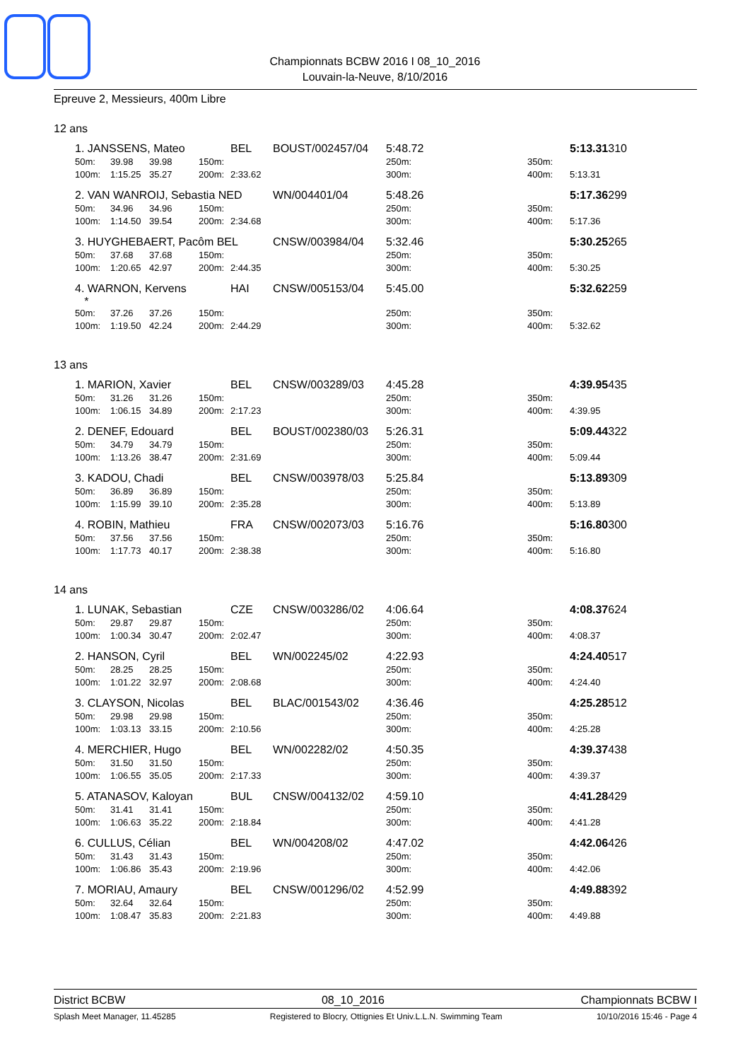Championnats BCBW 2016 I 08_10_2016
Louvain-la-Neuve, 8/10/2016
Epreuve 2, Messieurs, 400m Libre
12 ans
| 1. JANSSENS, Mateo | | | | BEL | BOUST/002457/04 | 5:48.72 | | 5:13.31 | 310 |
| 50m: | 39.98 | 39.98 | 150m: | | | 250m: | 350m: | | |
| 100m: | 1:15.25 | 35.27 | 200m: | 2:33.62 | | 300m: | 400m: | 5:13.31 | |
| 2. VAN WANROIJ, Sebastia NED | | | | | WN/004401/04 | 5:48.26 | | 5:17.36 | 299 |
| 50m: | 34.96 | 34.96 | 150m: | | | 250m: | 350m: | | |
| 100m: | 1:14.50 | 39.54 | 200m: | 2:34.68 | | 300m: | 400m: | 5:17.36 | |
| 3. HUYGHEBAERT, Pacôm BEL | | | | | CNSW/003984/04 | 5:32.46 | | 5:30.25 | 265 |
| 50m: | 37.68 | 37.68 | 150m: | | | 250m: | 350m: | | |
| 100m: | 1:20.65 | 42.97 | 200m: | 2:44.35 | | 300m: | 400m: | 5:30.25 | |
| 4. WARNON, Kervens * | | | | HAI | CNSW/005153/04 | 5:45.00 | | 5:32.62 | 259 |
| 50m: | 37.26 | 37.26 | 150m: | | | 250m: | 350m: | | |
| 100m: | 1:19.50 | 42.24 | 200m: | 2:44.29 | | 300m: | 400m: | 5:32.62 | |
13 ans
| 1. MARION, Xavier | | | | BEL | CNSW/003289/03 | 4:45.28 | | 4:39.95 | 435 |
| 50m: | 31.26 | 31.26 | 150m: | | | 250m: | 350m: | | |
| 100m: | 1:06.15 | 34.89 | 200m: | 2:17.23 | | 300m: | 400m: | 4:39.95 | |
| 2. DENEF, Edouard | | | | BEL | BOUST/002380/03 | 5:26.31 | | 5:09.44 | 322 |
| 50m: | 34.79 | 34.79 | 150m: | | | 250m: | 350m: | | |
| 100m: | 1:13.26 | 38.47 | 200m: | 2:31.69 | | 300m: | 400m: | 5:09.44 | |
| 3. KADOU, Chadi | | | | BEL | CNSW/003978/03 | 5:25.84 | | 5:13.89 | 309 |
| 50m: | 36.89 | 36.89 | 150m: | | | 250m: | 350m: | | |
| 100m: | 1:15.99 | 39.10 | 200m: | 2:35.28 | | 300m: | 400m: | 5:13.89 | |
| 4. ROBIN, Mathieu | | | | FRA | CNSW/002073/03 | 5:16.76 | | 5:16.80 | 300 |
| 50m: | 37.56 | 37.56 | 150m: | | | 250m: | 350m: | | |
| 100m: | 1:17.73 | 40.17 | 200m: | 2:38.38 | | 300m: | 400m: | 5:16.80 | |
14 ans
| 1. LUNAK, Sebastian | | | | CZE | CNSW/003286/02 | 4:06.64 | | 4:08.37 | 624 |
| 50m: | 29.87 | 29.87 | 150m: | | | 250m: | 350m: | | |
| 100m: | 1:00.34 | 30.47 | 200m: | 2:02.47 | | 300m: | 400m: | 4:08.37 | |
| 2. HANSON, Cyril | | | | BEL | WN/002245/02 | 4:22.93 | | 4:24.40 | 517 |
| 50m: | 28.25 | 28.25 | 150m: | | | 250m: | 350m: | | |
| 100m: | 1:01.22 | 32.97 | 200m: | 2:08.68 | | 300m: | 400m: | 4:24.40 | |
| 3. CLAYSON, Nicolas | | | | BEL | BLAC/001543/02 | 4:36.46 | | 4:25.28 | 512 |
| 50m: | 29.98 | 29.98 | 150m: | | | 250m: | 350m: | | |
| 100m: | 1:03.13 | 33.15 | 200m: | 2:10.56 | | 300m: | 400m: | 4:25.28 | |
| 4. MERCHIER, Hugo | | | | BEL | WN/002282/02 | 4:50.35 | | 4:39.37 | 438 |
| 50m: | 31.50 | 31.50 | 150m: | | | 250m: | 350m: | | |
| 100m: | 1:06.55 | 35.05 | 200m: | 2:17.33 | | 300m: | 400m: | 4:39.37 | |
| 5. ATANASOV, Kaloyan | | | | BUL | CNSW/004132/02 | 4:59.10 | | 4:41.28 | 429 |
| 50m: | 31.41 | 31.41 | 150m: | | | 250m: | 350m: | | |
| 100m: | 1:06.63 | 35.22 | 200m: | 2:18.84 | | 300m: | 400m: | 4:41.28 | |
| 6. CULLUS, Célian | | | | BEL | WN/004208/02 | 4:47.02 | | 4:42.06 | 426 |
| 50m: | 31.43 | 31.43 | 150m: | | | 250m: | 350m: | | |
| 100m: | 1:06.86 | 35.43 | 200m: | 2:19.96 | | 300m: | 400m: | 4:42.06 | |
| 7. MORIAU, Amaury | | | | BEL | CNSW/001296/02 | 4:52.99 | | 4:49.88 | 392 |
| 50m: | 32.64 | 32.64 | 150m: | | | 250m: | 350m: | | |
| 100m: | 1:08.47 | 35.83 | 200m: | 2:21.83 | | 300m: | 400m: | 4:49.88 | |
District BCBW 08_10_2016 Championnats BCBW I
Splash Meet Manager, 11.45285 Registered to Blocry, Ottignies Et Univ.L.L.N. Swimming Team 10/10/2016 15:46 - Page 4